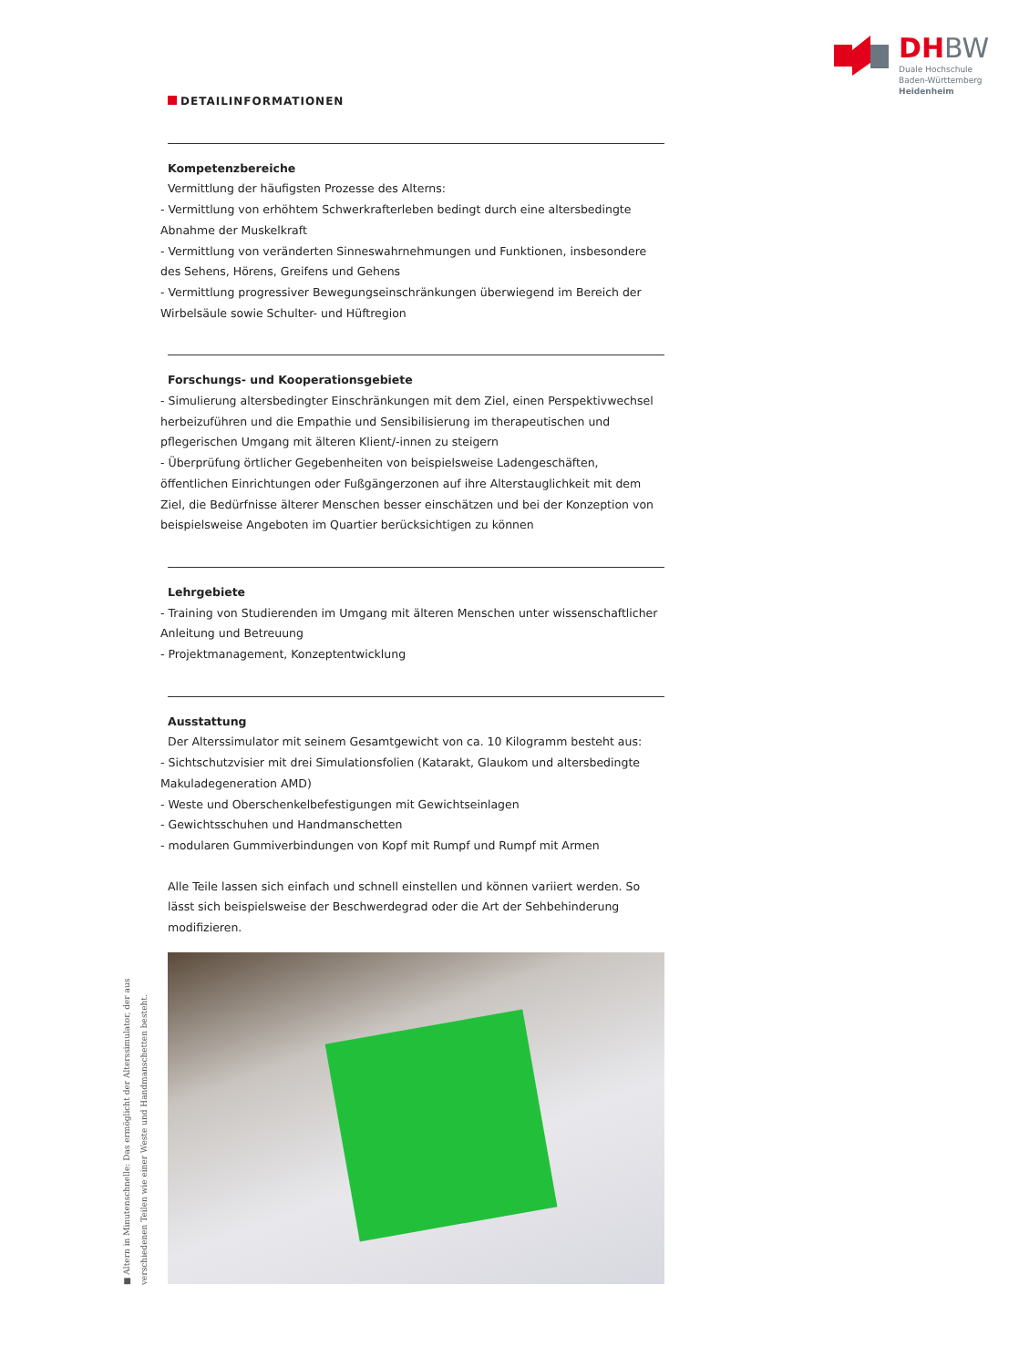DH BW
Duale Hochschule
Baden-Württemberg
Heidenheim
DETAILINFORMATIONEN
Kompetenzbereiche
Vermittlung der häufigsten Prozesse des Alterns:
- Vermittlung von erhöhtem Schwerkrafterleben bedingt durch eine altersbedingte Abnahme der Muskelkraft
- Vermittlung von veränderten Sinneswahrnehmungen und Funktionen, insbesondere des Sehens, Hörens, Greifens und Gehens
- Vermittlung progressiver Bewegungseinschränkungen überwiegend im Bereich der Wirbelsäule sowie Schulter- und Hüftregion
Forschungs- und Kooperationsgebiete
- Simulierung altersbedingter Einschränkungen mit dem Ziel, einen Perspektivwechsel herbeizuführen und die Empathie und Sensibilisierung im therapeutischen und pflegerischen Umgang mit älteren Klient/-innen zu steigern
- Überprüfung örtlicher Gegebenheiten von beispielsweise Ladengeschäften, öffentlichen Einrichtungen oder Fußgängerzonen auf ihre Alterstauglichkeit mit dem Ziel, die Bedürf­nisse älterer Menschen besser einschätzen und bei der Konzeption von beispielsweise Angeboten im Quartier berücksichtigen zu können
Lehrgebiete
- Training von Studierenden im Umgang mit älteren Menschen unter wissenschaftlicher Anleitung und Betreuung
- Projektmanagement, Konzeptentwicklung
Ausstattung
Der Alterssimulator mit seinem Gesamtgewicht von ca. 10 Kilogramm besteht aus:
- Sichtschutzvisier mit drei Simulationsfolien (Katarakt, Glaukom und altersbedingte Makuladegeneration AMD)
- Weste und Oberschenkelbefestigungen mit Gewichtseinlagen
- Gewichtsschuhen und Handmanschetten
- modularen Gummiverbindungen von Kopf mit Rumpf und Rumpf mit Armen
Alle Teile lassen sich einfach und schnell einstellen und können variiert werden. So lässt sich beispielsweise der Beschwerdegrad oder die Art der Sehbehinderung modifizieren.
■ Altern in Minutenschnelle: Das ermöglicht der Alterssimulator, der aus verschiedenen Teilen wie einer Weste und Handmanschetten besteht.